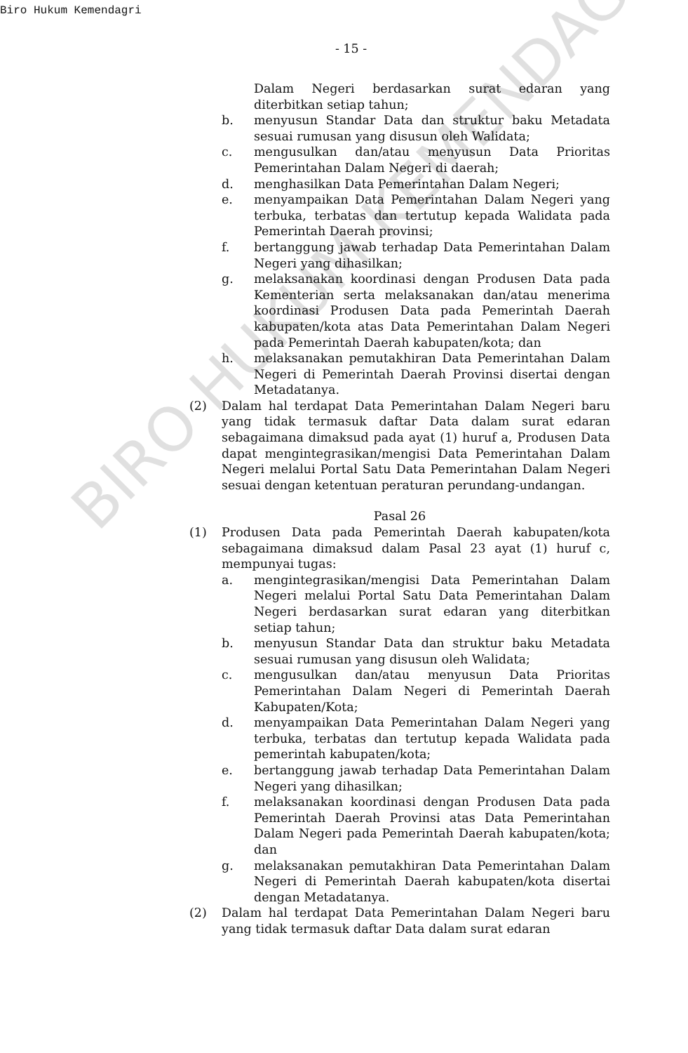Biro Hukum Kemendagri
- 15 -
BIRO HUKUM KEMENDAGRI
Dalam Negeri berdasarkan surat edaran yang diterbitkan setiap tahun;
b. menyusun Standar Data dan struktur baku Metadata sesuai rumusan yang disusun oleh Walidata;
c. mengusulkan dan/atau menyusun Data Prioritas Pemerintahan Dalam Negeri di daerah;
d. menghasilkan Data Pemerintahan Dalam Negeri;
e. menyampaikan Data Pemerintahan Dalam Negeri yang terbuka, terbatas dan tertutup kepada Walidata pada Pemerintah Daerah provinsi;
f. bertanggung jawab terhadap Data Pemerintahan Dalam Negeri yang dihasilkan;
g. melaksanakan koordinasi dengan Produsen Data pada Kementerian serta melaksanakan dan/atau menerima koordinasi Produsen Data pada Pemerintah Daerah kabupaten/kota atas Data Pemerintahan Dalam Negeri pada Pemerintah Daerah kabupaten/kota; dan
h. melaksanakan pemutakhiran Data Pemerintahan Dalam Negeri di Pemerintah Daerah Provinsi disertai dengan Metadatanya.
(2) Dalam hal terdapat Data Pemerintahan Dalam Negeri baru yang tidak termasuk daftar Data dalam surat edaran sebagaimana dimaksud pada ayat (1) huruf a, Produsen Data dapat mengintegrasikan/mengisi Data Pemerintahan Dalam Negeri melalui Portal Satu Data Pemerintahan Dalam Negeri sesuai dengan ketentuan peraturan perundang-undangan.
Pasal 26
(1) Produsen Data pada Pemerintah Daerah kabupaten/kota sebagaimana dimaksud dalam Pasal 23 ayat (1) huruf c, mempunyai tugas:
a. mengintegrasikan/mengisi Data Pemerintahan Dalam Negeri melalui Portal Satu Data Pemerintahan Dalam Negeri berdasarkan surat edaran yang diterbitkan setiap tahun;
b. menyusun Standar Data dan struktur baku Metadata sesuai rumusan yang disusun oleh Walidata;
c. mengusulkan dan/atau menyusun Data Prioritas Pemerintahan Dalam Negeri di Pemerintah Daerah Kabupaten/Kota;
d. menyampaikan Data Pemerintahan Dalam Negeri yang terbuka, terbatas dan tertutup kepada Walidata pada pemerintah kabupaten/kota;
e. bertanggung jawab terhadap Data Pemerintahan Dalam Negeri yang dihasilkan;
f. melaksanakan koordinasi dengan Produsen Data pada Pemerintah Daerah Provinsi atas Data Pemerintahan Dalam Negeri pada Pemerintah Daerah kabupaten/kota; dan
g. melaksanakan pemutakhiran Data Pemerintahan Dalam Negeri di Pemerintah Daerah kabupaten/kota disertai dengan Metadatanya.
(2) Dalam hal terdapat Data Pemerintahan Dalam Negeri baru yang tidak termasuk daftar Data dalam surat edaran